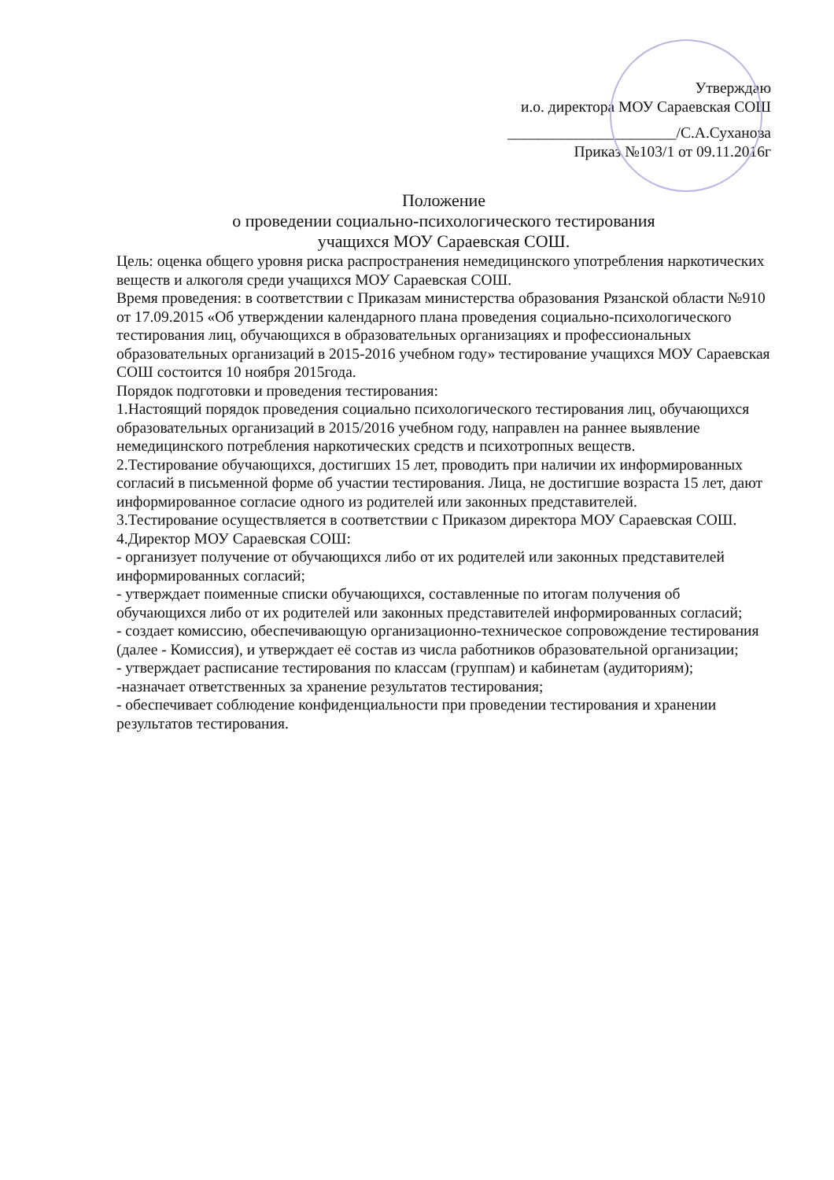Утверждаю
и.о. директора МОУ Сараевская СОШ
______________________/С.А.Суханова
Приказ №103/1 от 09.11.2016г
Положение
о проведении социально-психологического тестирования
учащихся МОУ Сараевская СОШ.
Цель: оценка общего уровня риска распространения немедицинского употребления наркотических веществ и алкоголя среди учащихся МОУ Сараевская СОШ.
Время проведения: в соответствии с Приказам министерства образования Рязанской области №910 от 17.09.2015 «Об утверждении календарного плана проведения социально-психологического тестирования лиц, обучающихся в образовательных организациях и профессиональных образовательных организаций в 2015-2016 учебном году» тестирование учащихся МОУ Сараевская СОШ состоится 10 ноября 2015года.
Порядок подготовки и проведения тестирования:
1.Настоящий порядок проведения социально психологического тестирования лиц, обучающихся образовательных организаций в 2015/2016 учебном году, направлен на раннее выявление немедицинского потребления наркотических средств и психотропных веществ.
2.Тестирование обучающихся, достигших 15 лет, проводить при наличии их информированных согласий в письменной форме об участии тестирования. Лица, не достигшие возраста 15 лет, дают информированное согласие одного из родителей или законных представителей.
3.Тестирование осуществляется в соответствии с Приказом директора МОУ Сараевская СОШ.
4.Директор МОУ Сараевская СОШ:
- организует получение от обучающихся либо от их родителей или законных представителей информированных согласий;
- утверждает поименные списки обучающихся, составленные по итогам получения об обучающихся либо от их родителей или законных представителей информированных согласий;
- создает комиссию, обеспечивающую организационно-техническое сопровождение тестирования (далее - Комиссия), и утверждает её состав из числа работников образовательной организации;
- утверждает расписание тестирования по классам (группам) и кабинетам (аудиториям);
-назначает ответственных за хранение результатов тестирования;
- обеспечивает соблюдение конфиденциальности при проведении тестирования и хранении результатов тестирования.